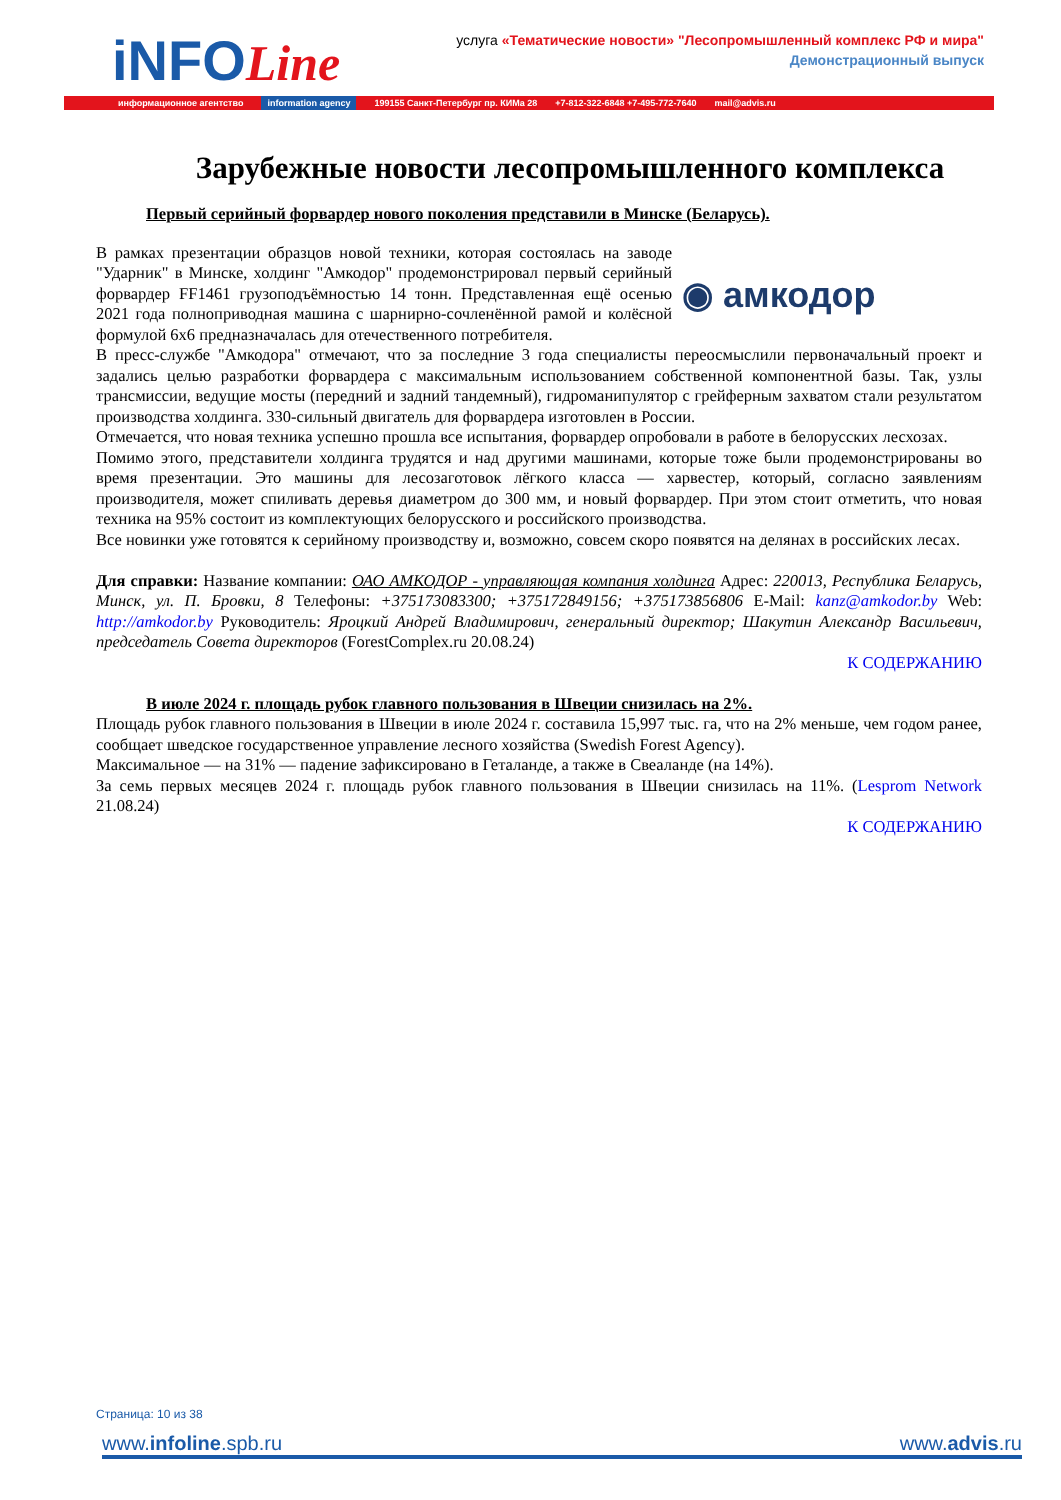iNFOLine
услуга «Тематические новости» "Лесопромышленный комплекс РФ и мира"
Демонстрационный выпуск
информационное агентство information agency 199155 Санкт-Петербург пр. КИМа 28 +7-812-322-6848 +7-495-772-7640 mail@advis.ru
Зарубежные новости лесопромышленного комплекса
Первый серийный форвардер нового поколения представили в Минске (Беларусь).
◉ амкодор
В рамках презентации образцов новой техники, которая состоялась на заводе "Ударник" в Минске, холдинг "Амкодор" продемонстрировал первый серийный форвардер FF1461 грузоподъёмностью 14 тонн. Представленная ещё осенью 2021 года полноприводная машина с шарнирно-сочленённой рамой и колёсной формулой 6х6 предназначалась для отечественного потребителя.
В пресс-службе "Амкодора" отмечают, что за последние 3 года специалисты переосмыслили первоначальный проект и задались целью разработки форвардера с максимальным использованием собственной компонентной базы. Так, узлы трансмиссии, ведущие мосты (передний и задний тандемный), гидроманипулятор с грейферным захватом стали результатом производства холдинга. 330-сильный двигатель для форвардера изготовлен в России.
Отмечается, что новая техника успешно прошла все испытания, форвардер опробовали в работе в белорусских лесхозах.
Помимо этого, представители холдинга трудятся и над другими машинами, которые тоже были продемонстрированы во время презентации. Это машины для лесозаготовок лёгкого класса — харвестер, который, согласно заявлениям производителя, может спиливать деревья диаметром до 300 мм, и новый форвардер. При этом стоит отметить, что новая техника на 95% состоит из комплектующих белорусского и российского производства.
Все новинки уже готовятся к серийному производству и, возможно, совсем скоро появятся на делянах в российских лесах.
Для справки: Название компании: ОАО АМКОДОР - управляющая компания холдинга Адрес: 220013, Республика Беларусь, Минск, ул. П. Бровки, 8 Телефоны: +375173083300; +375172849156; +375173856806 E-Mail: kanz@amkodor.by Web: http://amkodor.by Руководитель: Яроцкий Андрей Владимирович, генеральный директор; Шакутин Александр Васильевич, председатель Совета директоров (ForestComplex.ru 20.08.24)
К СОДЕРЖАНИЮ
В июле 2024 г. площадь рубок главного пользования в Швеции снизилась на 2%.
Площадь рубок главного пользования в Швеции в июле 2024 г. составила 15,997 тыс. га, что на 2% меньше, чем годом ранее, сообщает шведское государственное управление лесного хозяйства (Swedish Forest Agency).
Максимальное — на 31% — падение зафиксировано в Геталанде, а также в Свеаланде (на 14%).
За семь первых месяцев 2024 г. площадь рубок главного пользования в Швеции снизилась на 11%. (Lesprom Network 21.08.24)
К СОДЕРЖАНИЮ
Страница: 10 из 38
www.infoline.spb.ru www.advis.ru